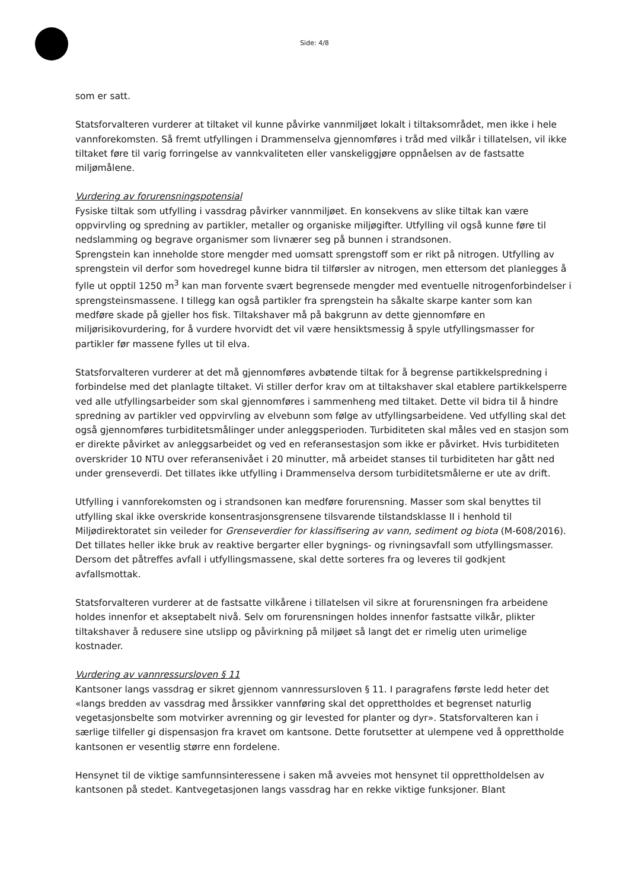Side: 4/8
som er satt.
Statsforvalteren vurderer at tiltaket vil kunne påvirke vannmiljøet lokalt i tiltaksområdet, men ikke i hele vannforekomsten. Så fremt utfyllingen i Drammenselva gjennomføres i tråd med vilkår i tillatelsen, vil ikke tiltaket føre til varig forringelse av vannkvaliteten eller vanskeliggjøre oppnåelsen av de fastsatte miljømålene.
Vurdering av forurensningspotensial
Fysiske tiltak som utfylling i vassdrag påvirker vannmiljøet. En konsekvens av slike tiltak kan være oppvirvling og spredning av partikler, metaller og organiske miljøgifter. Utfylling vil også kunne føre til nedslamming og begrave organismer som livnærer seg på bunnen i strandsonen.
Sprengstein kan inneholde store mengder med uomsatt sprengstoff som er rikt på nitrogen. Utfylling av sprengstein vil derfor som hovedregel kunne bidra til tilførsler av nitrogen, men ettersom det planlegges å fylle ut opptil 1250 m<sup>3</sup> kan man forvente svært begrensede mengder med eventuelle nitrogenforbindelser i sprengsteinsmassene. I tillegg kan også partikler fra sprengstein ha såkalte skarpe kanter som kan medføre skade på gjeller hos fisk. Tiltakshaver må på bakgrunn av dette gjennomføre en miljørisikovurdering, for å vurdere hvorvidt det vil være hensiktsmessig å spyle utfyllingsmasser for partikler før massene fylles ut til elva.
Statsforvalteren vurderer at det må gjennomføres avbøtende tiltak for å begrense partikkelspredning i forbindelse med det planlagte tiltaket. Vi stiller derfor krav om at tiltakshaver skal etablere partikkelsperre ved alle utfyllingsarbeider som skal gjennomføres i sammenheng med tiltaket. Dette vil bidra til å hindre spredning av partikler ved oppvirvling av elvebunn som følge av utfyllingsarbeidene. Ved utfylling skal det også gjennomføres turbiditetsmålinger under anleggsperioden. Turbiditeten skal måles ved en stasjon som er direkte påvirket av anleggsarbeidet og ved en referansestasjon som ikke er påvirket. Hvis turbiditeten overskrider 10 NTU over referansenivået i 20 minutter, må arbeidet stanses til turbiditeten har gått ned under grenseverdi. Det tillates ikke utfylling i Drammenselva dersom turbiditetsmålerne er ute av drift.
Utfylling i vannforekomsten og i strandsonen kan medføre forurensning. Masser som skal benyttes til utfylling skal ikke overskride konsentrasjonsgrensene tilsvarende tilstandsklasse II i henhold til Miljødirektoratet sin veileder for Grenseverdier for klassifisering av vann, sediment og biota (M-608/2016). Det tillates heller ikke bruk av reaktive bergarter eller bygnings- og rivningsavfall som utfyllingsmasser. Dersom det påtreffes avfall i utfyllingsmassene, skal dette sorteres fra og leveres til godkjent avfallsmottak.
Statsforvalteren vurderer at de fastsatte vilkårene i tillatelsen vil sikre at forurensningen fra arbeidene holdes innenfor et akseptabelt nivå. Selv om forurensningen holdes innenfor fastsatte vilkår, plikter tiltakshaver å redusere sine utslipp og påvirkning på miljøet så langt det er rimelig uten urimelige kostnader.
Vurdering av vannressursloven § 11
Kantsoner langs vassdrag er sikret gjennom vannressursloven § 11. I paragrafens første ledd heter det «langs bredden av vassdrag med årssikker vannføring skal det opprettholdes et begrenset naturlig vegetasjonsbelte som motvirker avrenning og gir levested for planter og dyr». Statsforvalteren kan i særlige tilfeller gi dispensasjon fra kravet om kantsone. Dette forutsetter at ulempene ved å opprettholde kantsonen er vesentlig større enn fordelene.
Hensynet til de viktige samfunnsinteressene i saken må avveies mot hensynet til opprettholdelsen av kantsonen på stedet. Kantvegetasjonen langs vassdrag har en rekke viktige funksjoner. Blant